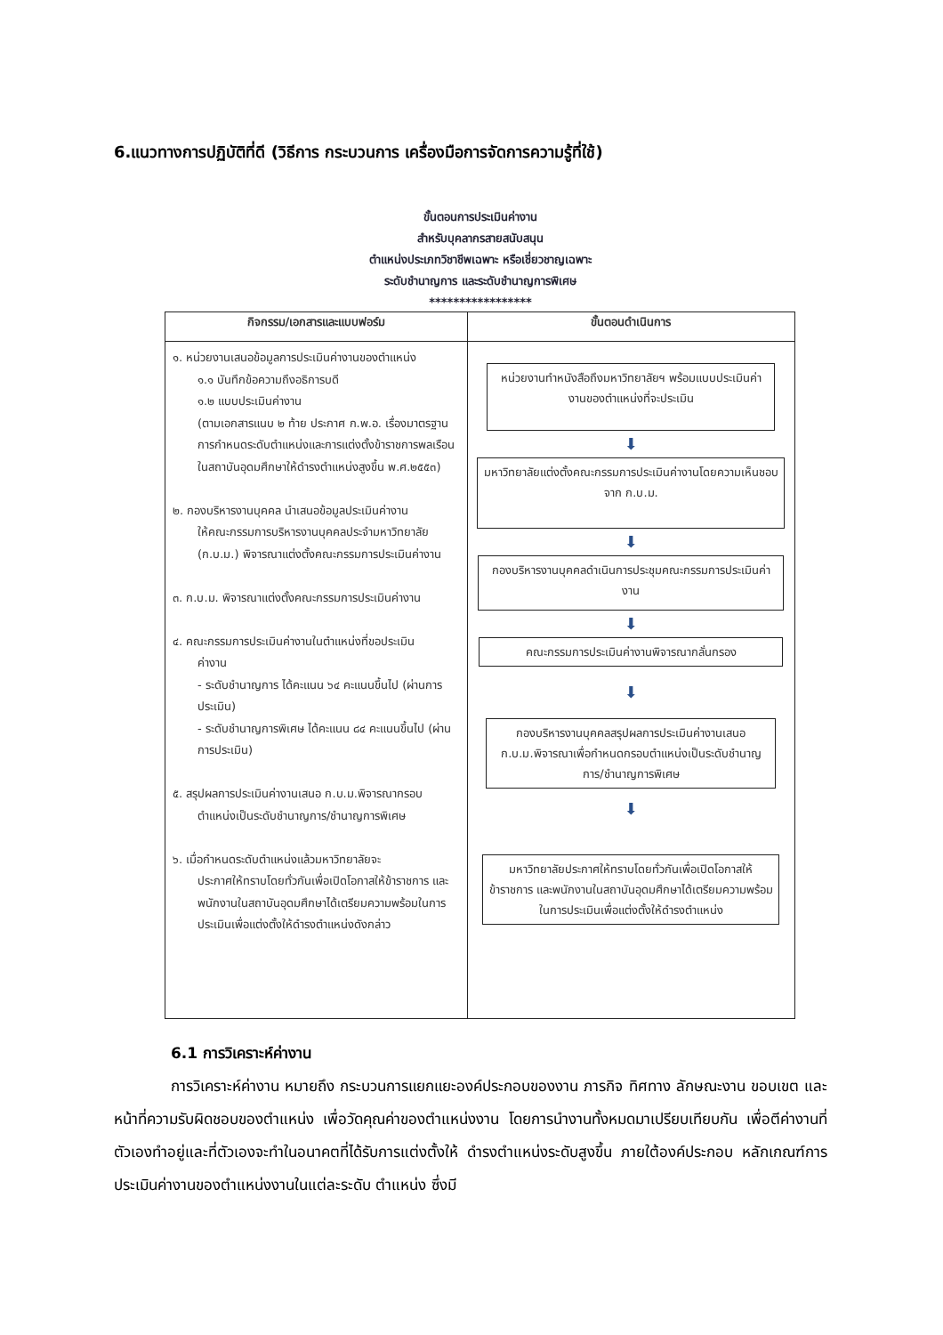6.แนวทางการปฏิบัติที่ดี (วิธีการ กระบวนการ เครื่องมือการจัดการความรู้ที่ใช้)
ขั้นตอนการประเมินค่างาน
สำหรับบุคลากรสายสนับสนุน
ตำแหน่งประเภทวิชาชีพเฉพาะ หรือเชี่ยวชาญเฉพาะ
ระดับชำนาญการ และระดับชำนาญการพิเศษ
*****************
| กิจกรรม/เอกสารและแบบฟอร์ม | ขั้นตอนดำเนินการ |
| --- | --- |
| ๑. หน่วยงานเสนอข้อมูลการประเมินค่างานของตำแหน่ง ๑.๑ บันทึกข้อความถึงอธิการบดี ๑.๒ แบบประเมินค่างาน (ตามเอกสารแนบ ๒ ท้าย ประกาศ ก.พ.อ. เรื่องมาตรฐานการกำหนดระดับตำแหน่งและการแต่งตั้งข้าราชการพลเรือนในสถาบันอุดมศึกษาให้ดำรงตำแหน่งสูงขึ้น พ.ศ.๒๕๕๓) ๒. กองบริหารงานบุคคล นำเสนอข้อมูลประเมินค่างาน ให้คณะกรรมการบริหารงานบุคคลประจำมหาวิทยาลัย (ก.บ.ม.) พิจารณาแต่งตั้งคณะกรรมการประเมินค่างาน ๓. ก.บ.ม. พิจารณาแต่งตั้งคณะกรรมการประเมินค่างาน ๔. คณะกรรมการประเมินค่างานในตำแหน่งที่ขอประเมิน ค่างาน - ระดับชำนาญการ ได้คะแนน ๖๔ คะแนนขึ้นไป (ผ่านการประเมิน) - ระดับชำนาญการพิเศษ ได้คะแนน ๘๔ คะแนนขึ้นไป (ผ่านการประเมิน) ๕. สรุปผลการประเมินค่างานเสนอ ก.บ.ม.พิจารณากรอบ ตำแหน่งเป็นระดับชำนาญการ/ชำนาญการพิเศษ ๖. เมื่อกำหนดระดับตำแหน่งแล้วมหาวิทยาลัยจะ ประกาศให้ทราบโดยทั่วกันเพื่อเปิดโอกาสให้ข้าราชการ และพนักงานในสถาบันอุดมศึกษาได้เตรียมความพร้อมในการประเมินเพื่อแต่งตั้งให้ดำรงตำแหน่งดังกล่าว | หน่วยงานทำหนังสือถึงมหาวิทยาลัยฯ พร้อมแบบประเมินค่างานของตำแหน่งที่จะประเมิน ⬇ มหาวิทยาลัยแต่งตั้งคณะกรรมการประเมินค่างานโดยความเห็นชอบจาก ก.บ.ม. ⬇ กองบริหารงานบุคคลดำเนินการประชุมคณะกรรมการประเมินค่างาน ⬇ คณะกรรมการประเมินค่างานพิจารณากลั่นกรอง ⬇ กองบริหารงานบุคคลสรุปผลการประเมินค่างานเสนอ ก.บ.ม.พิจารณาเพื่อกำหนดกรอบตำแหน่งเป็นระดับชำนาญการ/ชำนาญการพิเศษ ⬇ มหาวิทยาลัยประกาศให้ทราบโดยทั่วกันเพื่อเปิดโอกาสให้ข้าราชการ และพนักงานในสถาบันอุดมศึกษาได้เตรียมความพร้อมในการประเมินเพื่อแต่งตั้งให้ดำรงตำแหน่ง |
6.1 การวิเคราะห์ค่างาน
การวิเคราะห์ค่างาน หมายถึง กระบวนการแยกแยะองค์ประกอบของงาน ภารกิจ ทิศทาง ลักษณะงาน ขอบเขต และหน้าที่ความรับผิดชอบของตำแหน่ง เพื่อวัดคุณค่าของตำแหน่งงาน โดยการนำงานทั้งหมดมาเปรียบเทียบกัน เพื่อตีค่างานที่ตัวเองทำอยู่และที่ตัวเองจะทำในอนาคตที่ได้รับการแต่งตั้งให้ ดำรงตำแหน่งระดับสูงขึ้น ภายใต้องค์ประกอบ หลักเกณฑ์การประเมินค่างานของตำแหน่งงานในแต่ละระดับ ตำแหน่ง ซึ่งมี